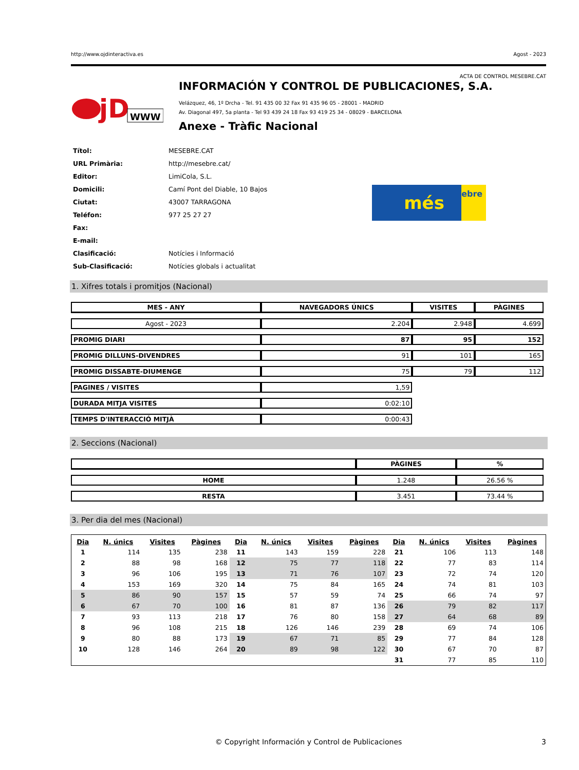http://www.ojdinteractiva.es Agost - 2023
ACTA DE CONTROL MESEBRE.CAT
jD
WWW
INFORMACIÓN Y CONTROL DE PUBLICACIONES, S.A.
Velázquez, 46, 1º Drcha - Tel. 91 435 00 32 Fax 91 435 96 05 - 28001 - MADRID
Av. Diagonal 497, 5a planta - Tel 93 439 24 18 Fax 93 419 25 34 - 08029 - BARCELONA
Anexe - Tràfic Nacional
| Títol: | MESEBRE.CAT |
| URL Primària: | http://mesebre.cat/ |
| Editor: | LimiCola, S.L. |
| Domicili: | Camí Pont del Diable, 10 Bajos |
| Ciutat: | 43007 TARRAGONA |
| Teléfon: | 977 25 27 27 |
| Fax: | |
| E-mail: | |
| Clasificació: | Notícies i Informació |
| Sub-Clasificació: | Notícies globals i actualitat |
més ebre
1. Xifres totals i promitjos (Nacional)
| MES - ANY | NAVEGADORS ÚNICS | VISITES | PÀGINES |
| --- | --- | --- | --- |
| Agost - 2023 | 2.204 | 2.948 | 4.699 |
| PROMIG DIARI | 87 | 95 | 152 |
| PROMIG DILLUNS-DIVENDRES | 91 | 101 | 165 |
| PROMIG DISSABTE-DIUMENGE | 75 | 79 | 112 |
| PAGINES / VISITES | 1,59 | | |
| DURADA MITJA VISITES | 0:02:10 | | |
| TEMPS D'INTERACCIÓ MITJÀ | 0:00:43 | | |
2. Seccions (Nacional)
| | PÀGINES | % |
| --- | --- | --- |
| HOME | 1.248 | 26.56 % |
| RESTA | 3.451 | 73.44 % |
3. Per dia del mes (Nacional)
| Dia | N. únics | Visites | Pàgines | Dia | N. únics | Visites | Pàgines | Dia | N. únics | Visites | Pàgines |
| --- | --- | --- | --- | --- | --- | --- | --- | --- | --- | --- | --- |
| 1 | 114 | 135 | 238 | 11 | 143 | 159 | 228 | 21 | 106 | 113 | 148 |
| 2 | 88 | 98 | 168 | 12 | 75 | 77 | 118 | 22 | 77 | 83 | 114 |
| 3 | 96 | 106 | 195 | 13 | 71 | 76 | 107 | 23 | 72 | 74 | 120 |
| 4 | 153 | 169 | 320 | 14 | 75 | 84 | 165 | 24 | 74 | 81 | 103 |
| 5 | 86 | 90 | 157 | 15 | 57 | 59 | 74 | 25 | 66 | 74 | 97 |
| 6 | 67 | 70 | 100 | 16 | 81 | 87 | 136 | 26 | 79 | 82 | 117 |
| 7 | 93 | 113 | 218 | 17 | 76 | 80 | 158 | 27 | 64 | 68 | 89 |
| 8 | 96 | 108 | 215 | 18 | 126 | 146 | 239 | 28 | 69 | 74 | 106 |
| 9 | 80 | 88 | 173 | 19 | 67 | 71 | 85 | 29 | 77 | 84 | 128 |
| 10 | 128 | 146 | 264 | 20 | 89 | 98 | 122 | 30 | 67 | 70 | 87 |
| | | | | | | | | 31 | 77 | 85 | 110 |
© Copyright Información y Control de Publicaciones 3